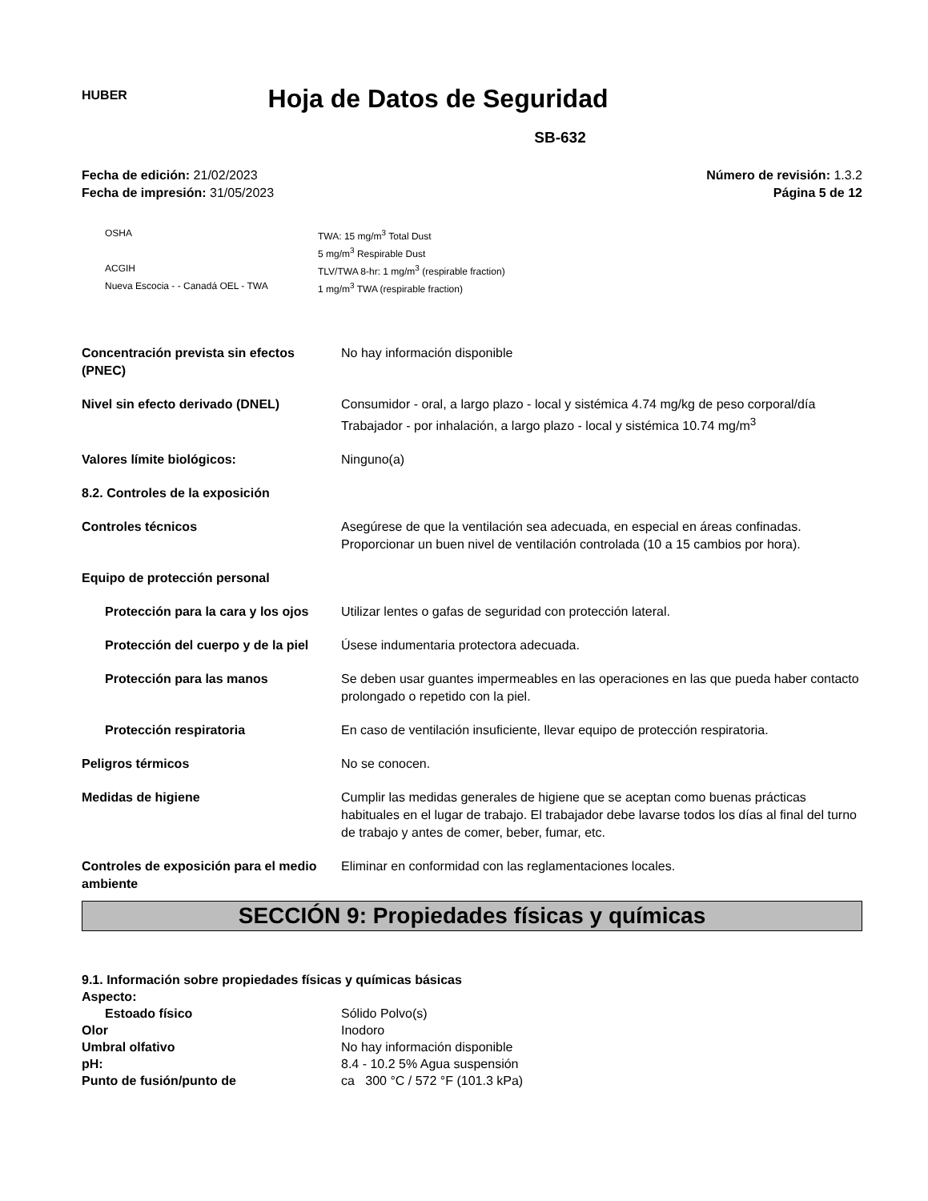HUBER
Hoja de Datos de Seguridad
SB-632
Fecha de edición: 21/02/2023
Fecha de impresión: 31/05/2023
Número de revisión: 1.3.2
Página 5 de 12
| OSHA | TWA: 15 mg/m<sup>3</sup> Total Dust 5 mg/m<sup>3</sup> Respirable Dust |
| ACGIH | TLV/TWA 8-hr: 1 mg/m<sup>3</sup> (respirable fraction) |
| Nueva Escocia - - Canadá OEL - TWA | 1 mg/m<sup>3</sup> TWA (respirable fraction) |
| Concentración prevista sin efectos (PNEC) | No hay información disponible |
| Nivel sin efecto derivado (DNEL) | Consumidor - oral, a largo plazo - local y sistémica 4.74 mg/kg de peso corporal/día Trabajador - por inhalación, a largo plazo - local y sistémica 10.74 mg/m<sup>3</sup> |
| Valores límite biológicos: | Ninguno(a) |
| 8.2. Controles de la exposición | |
| Controles técnicos | Asegúrese de que la ventilación sea adecuada, en especial en áreas confinadas. Proporcionar un buen nivel de ventilación controlada (10 a 15 cambios por hora). |
| Equipo de protección personal | |
| Protección para la cara y los ojos | Utilizar lentes o gafas de seguridad con protección lateral. |
| Protección del cuerpo y de la piel | Úsese indumentaria protectora adecuada. |
| Protección para las manos | Se deben usar guantes impermeables en las operaciones en las que pueda haber contacto prolongado o repetido con la piel. |
| Protección respiratoria | En caso de ventilación insuficiente, llevar equipo de protección respiratoria. |
| Peligros térmicos | No se conocen. |
| Medidas de higiene | Cumplir las medidas generales de higiene que se aceptan como buenas prácticas habituales en el lugar de trabajo. El trabajador debe lavarse todos los días al final del turno de trabajo y antes de comer, beber, fumar, etc. |
| Controles de exposición para el medio ambiente | Eliminar en conformidad con las reglamentaciones locales. |
SECCIÓN 9: Propiedades físicas y químicas
| 9.1. Información sobre propiedades físicas y químicas básicas | |
| Aspecto: | |
| Estoado físico | Sólido Polvo(s) |
| Olor | Inodoro |
| Umbral olfativo | No hay información disponible |
| pH: | 8.4 - 10.2 5% Agua suspensión |
| Punto de fusión/punto de | ca 300 °C / 572 °F (101.3 kPa) |